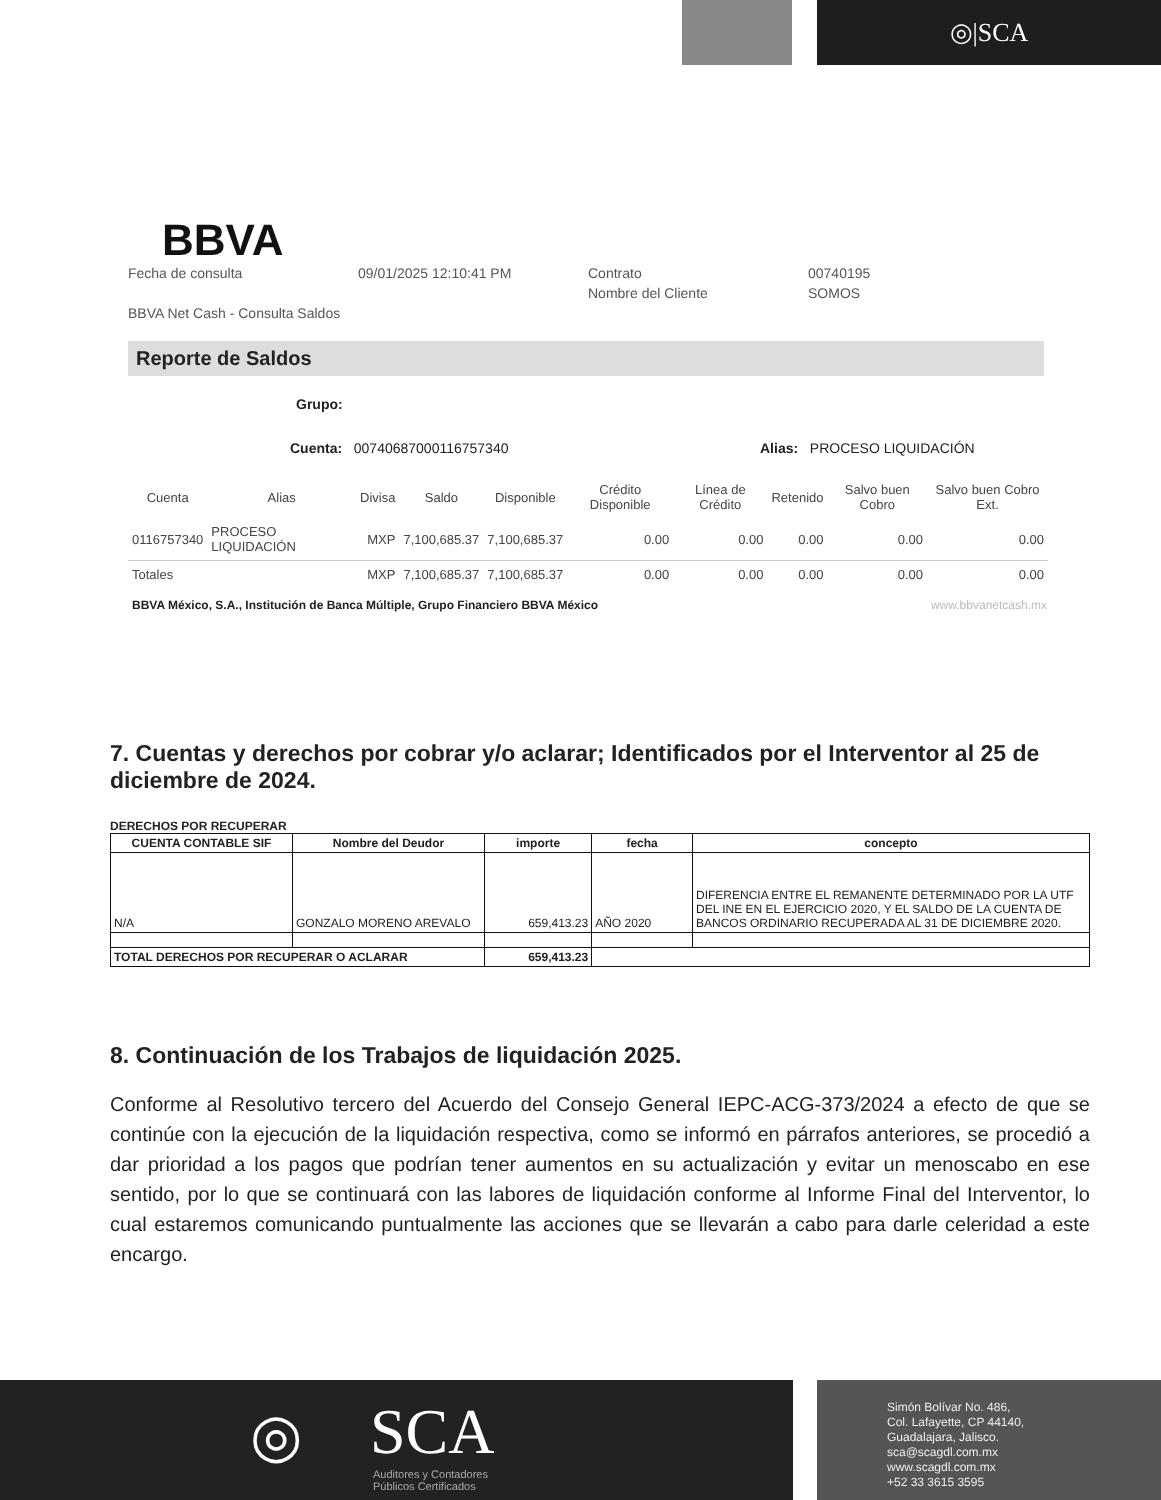◎|SCA
BBVA
Fecha de consulta 09/01/2025 12:10:41 PM Contrato 00740195 Nombre del Cliente SOMOS BBVA Net Cash - Consulta Saldos
Reporte de Saldos
Grupo:
Cuenta: 00740687000116757340 Alias: PROCESO LIQUIDACIÓN
| Cuenta | Alias | Divisa | Saldo | Disponible | Crédito Disponible | Línea de Crédito | Retenido | Salvo buen Cobro | Salvo buen Cobro Ext. |
| --- | --- | --- | --- | --- | --- | --- | --- | --- | --- |
| 0116757340 | PROCESO LIQUIDACIÓN | MXP | 7,100,685.37 | 7,100,685.37 | 0.00 | 0.00 | 0.00 | 0.00 | 0.00 |
| Totales | | MXP | 7,100,685.37 | 7,100,685.37 | 0.00 | 0.00 | 0.00 | 0.00 | 0.00 |
BBVA México, S.A., Institución de Banca Múltiple, Grupo Financiero BBVA México www.bbvanetcash.mx
7. Cuentas y derechos por cobrar y/o aclarar; Identificados por el Interventor al 25 de diciembre de 2024.
DERECHOS POR RECUPERAR
| CUENTA CONTABLE SIF | Nombre del Deudor | importe | fecha | concepto |
| --- | --- | --- | --- | --- |
| N/A | GONZALO MORENO AREVALO | 659,413.23 | AÑO 2020 | DIFERENCIA ENTRE EL REMANENTE DETERMINADO POR LA UTF DEL INE EN EL EJERCICIO 2020, Y EL SALDO DE LA CUENTA DE BANCOS ORDINARIO RECUPERADA AL 31 DE DICIEMBRE 2020. |
| TOTAL DERECHOS POR RECUPERAR O ACLARAR | | 659,413.23 | | |
8. Continuación de los Trabajos de liquidación 2025.
Conforme al Resolutivo tercero del Acuerdo del Consejo General IEPC-ACG-373/2024 a efecto de que se continúe con la ejecución de la liquidación respectiva, como se informó en párrafos anteriores, se procedió a dar prioridad a los pagos que podrían tener aumentos en su actualización y evitar un menoscabo en ese sentido, por lo que se continuará con las labores de liquidación conforme al Informe Final del Interventor, lo cual estaremos comunicando puntualmente las acciones que se llevarán a cabo para darle celeridad a este encargo.
◎ SCA
Auditores y Contadores
Públicos Certificados
Simón Bolívar No. 486,
Col. Lafayette, CP 44140,
Guadalajara, Jalisco.
sca@scagdl.com.mx
www.scagdl.com.mx
+52 33 3615 3595